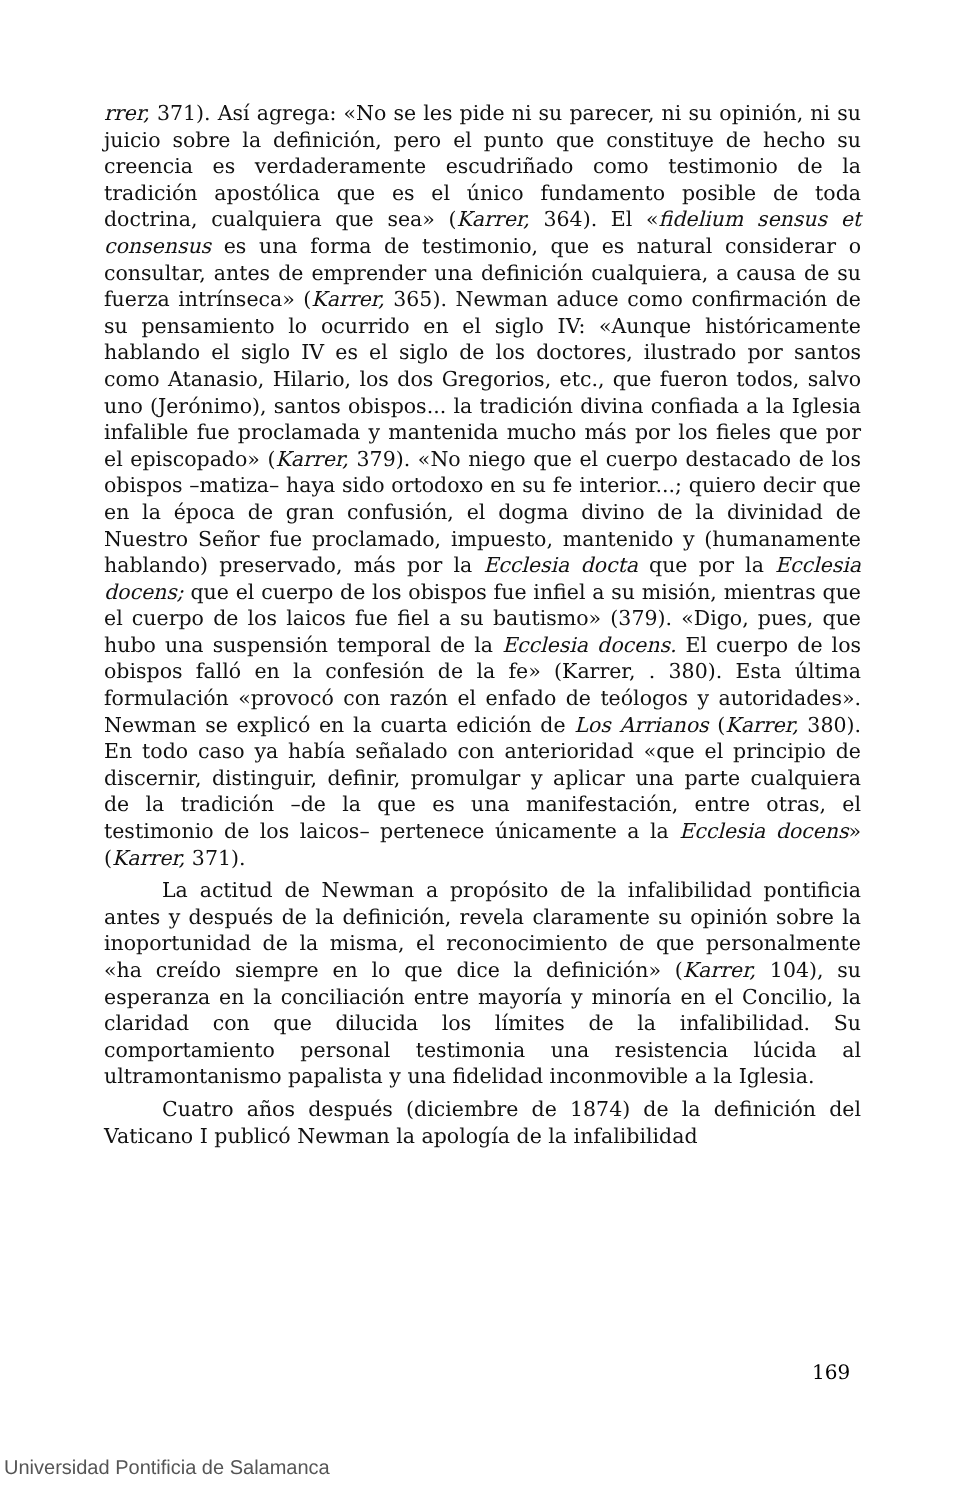rrer, 371). Así agrega: «No se les pide ni su parecer, ni su opinión, ni su juicio sobre la definición, pero el punto que constituye de hecho su creencia es verdaderamente escudriñado como testimonio de la tradición apostólica que es el único fundamento posible de toda doctrina, cualquiera que sea» (Karrer, 364). El «fidelium sensus et consensus es una forma de testimonio, que es natural considerar o consultar, antes de emprender una definición cualquiera, a causa de su fuerza intrínseca» (Karrer, 365). Newman aduce como confirmación de su pensamiento lo ocurrido en el siglo IV: «Aunque históricamente hablando el siglo IV es el siglo de los doctores, ilustrado por santos como Atanasio, Hilario, los dos Gregorios, etc., que fueron todos, salvo uno (Jerónimo), santos obispos... la tradición divina confiada a la Iglesia infalible fue proclamada y mantenida mucho más por los fieles que por el episcopado» (Karrer, 379). «No niego que el cuerpo destacado de los obispos –matiza– haya sido ortodoxo en su fe interior...; quiero decir que en la época de gran confusión, el dogma divino de la divinidad de Nuestro Señor fue proclamado, impuesto, mantenido y (humanamente hablando) preservado, más por la Ecclesia docta que por la Ecclesia docens; que el cuerpo de los obispos fue infiel a su misión, mientras que el cuerpo de los laicos fue fiel a su bautismo» (379). «Digo, pues, que hubo una suspensión temporal de la Ecclesia docens. El cuerpo de los obispos falló en la confesión de la fe» (Karrer, . 380). Esta última formulación «provocó con razón el enfado de teólogos y autoridades». Newman se explicó en la cuarta edición de Los Arrianos (Karrer, 380). En todo caso ya había señalado con anterioridad «que el principio de discernir, distinguir, definir, promulgar y aplicar una parte cualquiera de la tradición –de la que es una manifestación, entre otras, el testimonio de los laicos– pertenece únicamente a la Ecclesia docens» (Karrer, 371).
La actitud de Newman a propósito de la infalibilidad pontificia antes y después de la definición, revela claramente su opinión sobre la inoportunidad de la misma, el reconocimiento de que personalmente «ha creído siempre en lo que dice la definición» (Karrer, 104), su esperanza en la conciliación entre mayoría y minoría en el Concilio, la claridad con que dilucida los límites de la infalibilidad. Su comportamiento personal testimonia una resistencia lúcida al ultramontanismo papalista y una fidelidad inconmovible a la Iglesia.
Cuatro años después (diciembre de 1874) de la definición del Vaticano I publicó Newman la apología de la infalibilidad
169
Universidad Pontificia de Salamanca